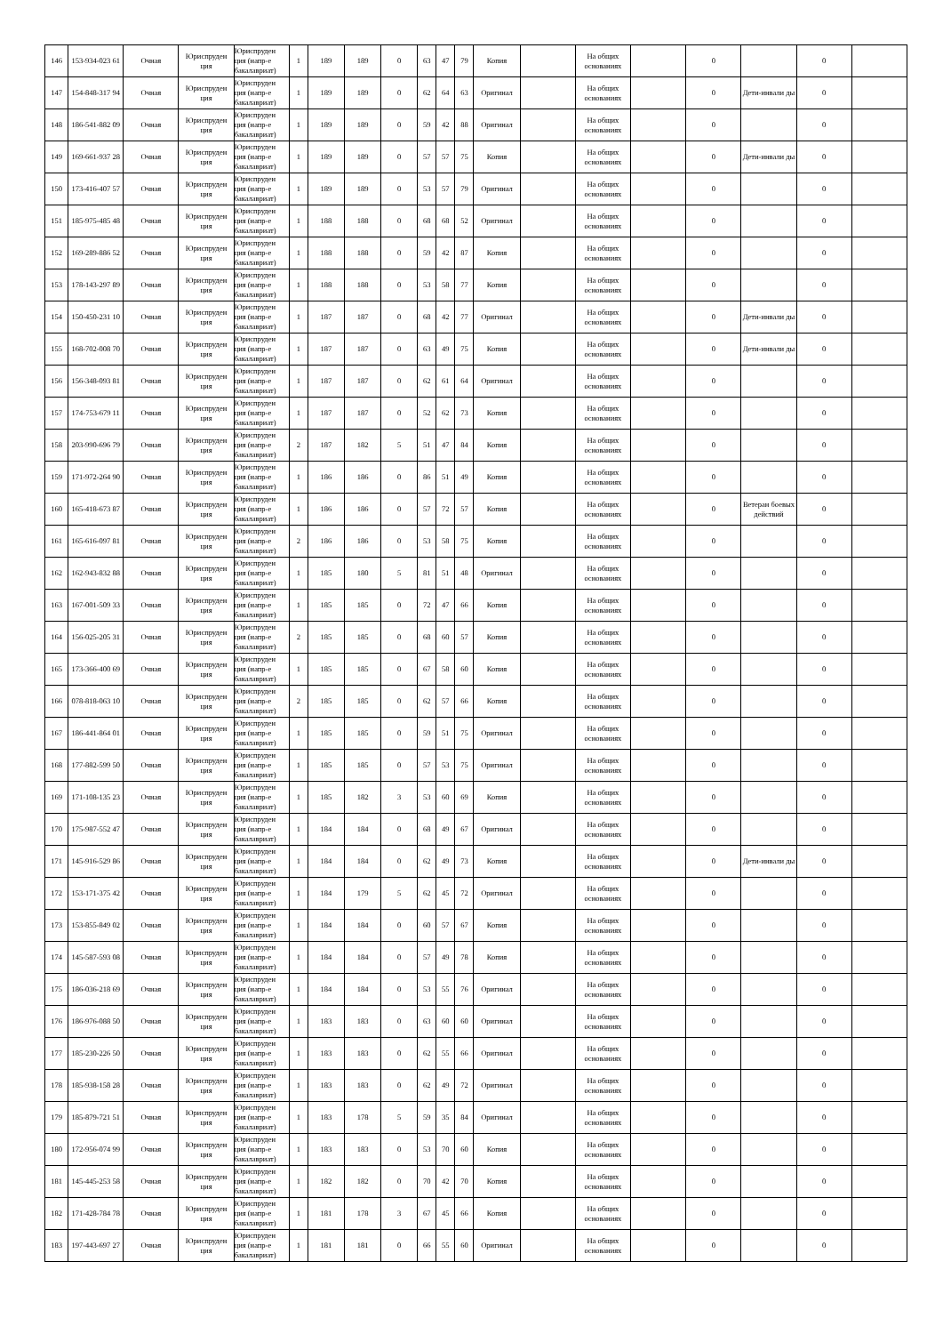| 146 | 153-934-023 61 | Очная | Юриспруден ция | Юриспруден ция (напр-е бакалавриат) | 1 | 189 | 189 | 0 | 63 | 47 | 79 | Копия | | На общих основаниях | | 0 | | 0 | |
| 147 | 154-848-317 94 | Очная | Юриспруден ция | Юриспруден ция (напр-е бакалавриат) | 1 | 189 | 189 | 0 | 62 | 64 | 63 | Оригинал | | На общих основаниях | | 0 | Дети-инвали ды | 0 | |
| 148 | 186-541-882 09 | Очная | Юриспруден ция | Юриспруден ция (напр-е бакалавриат) | 1 | 189 | 189 | 0 | 59 | 42 | 88 | Оригинал | | На общих основаниях | | 0 | | 0 | |
| 149 | 169-661-937 28 | Очная | Юриспруден ция | Юриспруден ция (напр-е бакалавриат) | 1 | 189 | 189 | 0 | 57 | 57 | 75 | Копия | | На общих основаниях | | 0 | Дети-инвали ды | 0 | |
| 150 | 173-416-407 57 | Очная | Юриспруден ция | Юриспруден ция (напр-е бакалавриат) | 1 | 189 | 189 | 0 | 53 | 57 | 79 | Оригинал | | На общих основаниях | | 0 | | 0 | |
| 151 | 185-975-485 48 | Очная | Юриспруден ция | Юриспруден ция (напр-е бакалавриат) | 1 | 188 | 188 | 0 | 68 | 68 | 52 | Оригинал | | На общих основаниях | | 0 | | 0 | |
| 152 | 169-289-886 52 | Очная | Юриспруден ция | Юриспруден ция (напр-е бакалавриат) | 1 | 188 | 188 | 0 | 59 | 42 | 87 | Копия | | На общих основаниях | | 0 | | 0 | |
| 153 | 178-143-297 89 | Очная | Юриспруден ция | Юриспруден ция (напр-е бакалавриат) | 1 | 188 | 188 | 0 | 53 | 58 | 77 | Копия | | На общих основаниях | | 0 | | 0 | |
| 154 | 150-450-231 10 | Очная | Юриспруден ция | Юриспруден ция (напр-е бакалавриат) | 1 | 187 | 187 | 0 | 68 | 42 | 77 | Оригинал | | На общих основаниях | | 0 | Дети-инвали ды | 0 | |
| 155 | 168-702-008 70 | Очная | Юриспруден ция | Юриспруден ция (напр-е бакалавриат) | 1 | 187 | 187 | 0 | 63 | 49 | 75 | Копия | | На общих основаниях | | 0 | Дети-инвали ды | 0 | |
| 156 | 156-348-093 81 | Очная | Юриспруден ция | Юриспруден ция (напр-е бакалавриат) | 1 | 187 | 187 | 0 | 62 | 61 | 64 | Оригинал | | На общих основаниях | | 0 | | 0 | |
| 157 | 174-753-679 11 | Очная | Юриспруден ция | Юриспруден ция (напр-е бакалавриат) | 1 | 187 | 187 | 0 | 52 | 62 | 73 | Копия | | На общих основаниях | | 0 | | 0 | |
| 158 | 203-990-696 79 | Очная | Юриспруден ция | Юриспруден ция (напр-е бакалавриат) | 2 | 187 | 182 | 5 | 51 | 47 | 84 | Копия | | На общих основаниях | | 0 | | 0 | |
| 159 | 171-972-264 90 | Очная | Юриспруден ция | Юриспруден ция (напр-е бакалавриат) | 1 | 186 | 186 | 0 | 86 | 51 | 49 | Копия | | На общих основаниях | | 0 | | 0 | |
| 160 | 165-418-673 87 | Очная | Юриспруден ция | Юриспруден ция (напр-е бакалавриат) | 1 | 186 | 186 | 0 | 57 | 72 | 57 | Копия | | На общих основаниях | | 0 | Ветеран боевых действий | 0 | |
| 161 | 165-616-097 81 | Очная | Юриспруден ция | Юриспруден ция (напр-е бакалавриат) | 2 | 186 | 186 | 0 | 53 | 58 | 75 | Копия | | На общих основаниях | | 0 | | 0 | |
| 162 | 162-943-832 88 | Очная | Юриспруден ция | Юриспруден ция (напр-е бакалавриат) | 1 | 185 | 180 | 5 | 81 | 51 | 48 | Оригинал | | На общих основаниях | | 0 | | 0 | |
| 163 | 167-001-509 33 | Очная | Юриспруден ция | Юриспруден ция (напр-е бакалавриат) | 1 | 185 | 185 | 0 | 72 | 47 | 66 | Копия | | На общих основаниях | | 0 | | 0 | |
| 164 | 156-025-205 31 | Очная | Юриспруден ция | Юриспруден ция (напр-е бакалавриат) | 2 | 185 | 185 | 0 | 68 | 60 | 57 | Копия | | На общих основаниях | | 0 | | 0 | |
| 165 | 173-366-400 69 | Очная | Юриспруден ция | Юриспруден ция (напр-е бакалавриат) | 1 | 185 | 185 | 0 | 67 | 58 | 60 | Копия | | На общих основаниях | | 0 | | 0 | |
| 166 | 078-818-063 10 | Очная | Юриспруден ция | Юриспруден ция (напр-е бакалавриат) | 2 | 185 | 185 | 0 | 62 | 57 | 66 | Копия | | На общих основаниях | | 0 | | 0 | |
| 167 | 186-441-864 01 | Очная | Юриспруден ция | Юриспруден ция (напр-е бакалавриат) | 1 | 185 | 185 | 0 | 59 | 51 | 75 | Оригинал | | На общих основаниях | | 0 | | 0 | |
| 168 | 177-882-599 50 | Очная | Юриспруден ция | Юриспруден ция (напр-е бакалавриат) | 1 | 185 | 185 | 0 | 57 | 53 | 75 | Оригинал | | На общих основаниях | | 0 | | 0 | |
| 169 | 171-108-135 23 | Очная | Юриспруден ция | Юриспруден ция (напр-е бакалавриат) | 1 | 185 | 182 | 3 | 53 | 60 | 69 | Копия | | На общих основаниях | | 0 | | 0 | |
| 170 | 175-987-552 47 | Очная | Юриспруден ция | Юриспруден ция (напр-е бакалавриат) | 1 | 184 | 184 | 0 | 68 | 49 | 67 | Оригинал | | На общих основаниях | | 0 | | 0 | |
| 171 | 145-916-529 86 | Очная | Юриспруден ция | Юриспруден ция (напр-е бакалавриат) | 1 | 184 | 184 | 0 | 62 | 49 | 73 | Копия | | На общих основаниях | | 0 | Дети-инвали ды | 0 | |
| 172 | 153-171-375 42 | Очная | Юриспруден ция | Юриспруден ция (напр-е бакалавриат) | 1 | 184 | 179 | 5 | 62 | 45 | 72 | Оригинал | | На общих основаниях | | 0 | | 0 | |
| 173 | 153-855-849 02 | Очная | Юриспруден ция | Юриспруден ция (напр-е бакалавриат) | 1 | 184 | 184 | 0 | 60 | 57 | 67 | Копия | | На общих основаниях | | 0 | | 0 | |
| 174 | 145-587-593 08 | Очная | Юриспруден ция | Юриспруден ция (напр-е бакалавриат) | 1 | 184 | 184 | 0 | 57 | 49 | 78 | Копия | | На общих основаниях | | 0 | | 0 | |
| 175 | 186-036-218 69 | Очная | Юриспруден ция | Юриспруден ция (напр-е бакалавриат) | 1 | 184 | 184 | 0 | 53 | 55 | 76 | Оригинал | | На общих основаниях | | 0 | | 0 | |
| 176 | 186-976-088 50 | Очная | Юриспруден ция | Юриспруден ция (напр-е бакалавриат) | 1 | 183 | 183 | 0 | 63 | 60 | 60 | Оригинал | | На общих основаниях | | 0 | | 0 | |
| 177 | 185-230-226 50 | Очная | Юриспруден ция | Юриспруден ция (напр-е бакалавриат) | 1 | 183 | 183 | 0 | 62 | 55 | 66 | Оригинал | | На общих основаниях | | 0 | | 0 | |
| 178 | 185-938-158 28 | Очная | Юриспруден ция | Юриспруден ция (напр-е бакалавриат) | 1 | 183 | 183 | 0 | 62 | 49 | 72 | Оригинал | | На общих основаниях | | 0 | | 0 | |
| 179 | 185-879-721 51 | Очная | Юриспруден ция | Юриспруден ция (напр-е бакалавриат) | 1 | 183 | 178 | 5 | 59 | 35 | 84 | Оригинал | | На общих основаниях | | 0 | | 0 | |
| 180 | 172-956-074 99 | Очная | Юриспруден ция | Юриспруден ция (напр-е бакалавриат) | 1 | 183 | 183 | 0 | 53 | 70 | 60 | Копия | | На общих основаниях | | 0 | | 0 | |
| 181 | 145-445-253 58 | Очная | Юриспруден ция | Юриспруден ция (напр-е бакалавриат) | 1 | 182 | 182 | 0 | 70 | 42 | 70 | Копия | | На общих основаниях | | 0 | | 0 | |
| 182 | 171-428-784 78 | Очная | Юриспруден ция | Юриспруден ция (напр-е бакалавриат) | 1 | 181 | 178 | 3 | 67 | 45 | 66 | Копия | | На общих основаниях | | 0 | | 0 | |
| 183 | 197-443-697 27 | Очная | Юриспруден ция | Юриспруден ция (напр-е бакалавриат) | 1 | 181 | 181 | 0 | 66 | 55 | 60 | Оригинал | | На общих основаниях | | 0 | | 0 | |